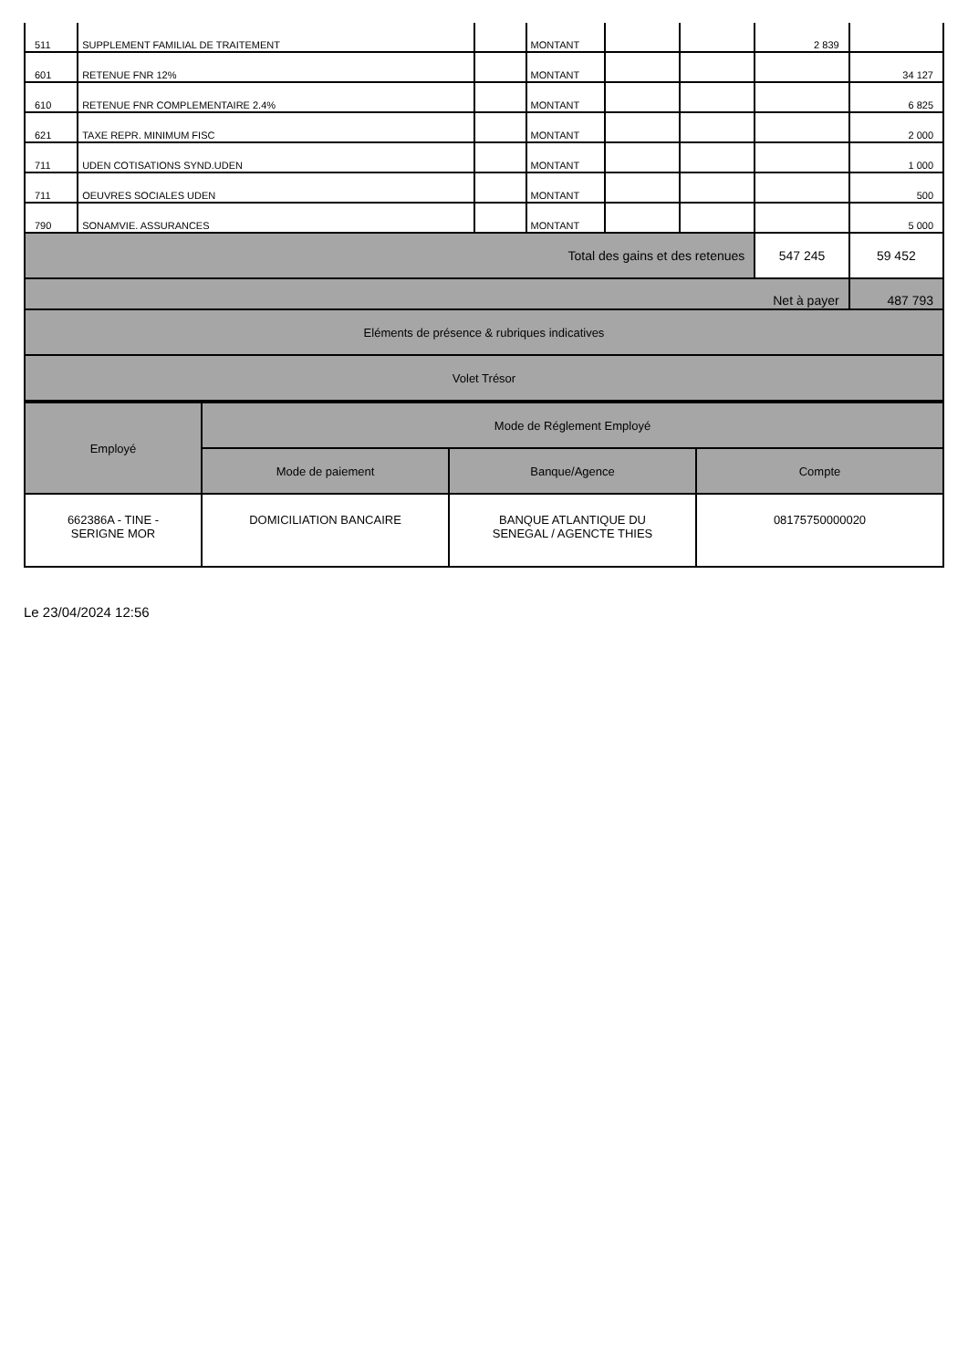| 511 | SUPPLEMENT FAMILIAL DE TRAITEMENT | | MONTANT | | | 2 839 | |
| 601 | RETENUE FNR 12% | | MONTANT | | | | 34 127 |
| 610 | RETENUE FNR COMPLEMENTAIRE 2.4% | | MONTANT | | | | 6 825 |
| 621 | TAXE REPR. MINIMUM FISC | | MONTANT | | | | 2 000 |
| 711 | UDEN COTISATIONS SYND.UDEN | | MONTANT | | | | 1 000 |
| 711 | OEUVRES SOCIALES UDEN | | MONTANT | | | | 500 |
| 790 | SONAMVIE. ASSURANCES | | MONTANT | | | | 5 000 |
| Total des gains et des retenues | | | | | | 547 245 | 59 452 |
| Net à payer | | | | | | | 487 793 |
| Eléments de présence & rubriques indicatives | | | | | | | |
| Volet Trésor | | | | | | | |
| Employé | Mode de Réglement Employé | | |
| --- | --- | --- | --- |
| | Mode de paiement | Banque/Agence | Compte |
| 662386A - TINE - SERIGNE MOR | DOMICILIATION BANCAIRE | BANQUE ATLANTIQUE DU SENEGAL / AGENCTE THIES | 08175750000020 |
Le 23/04/2024 12:56